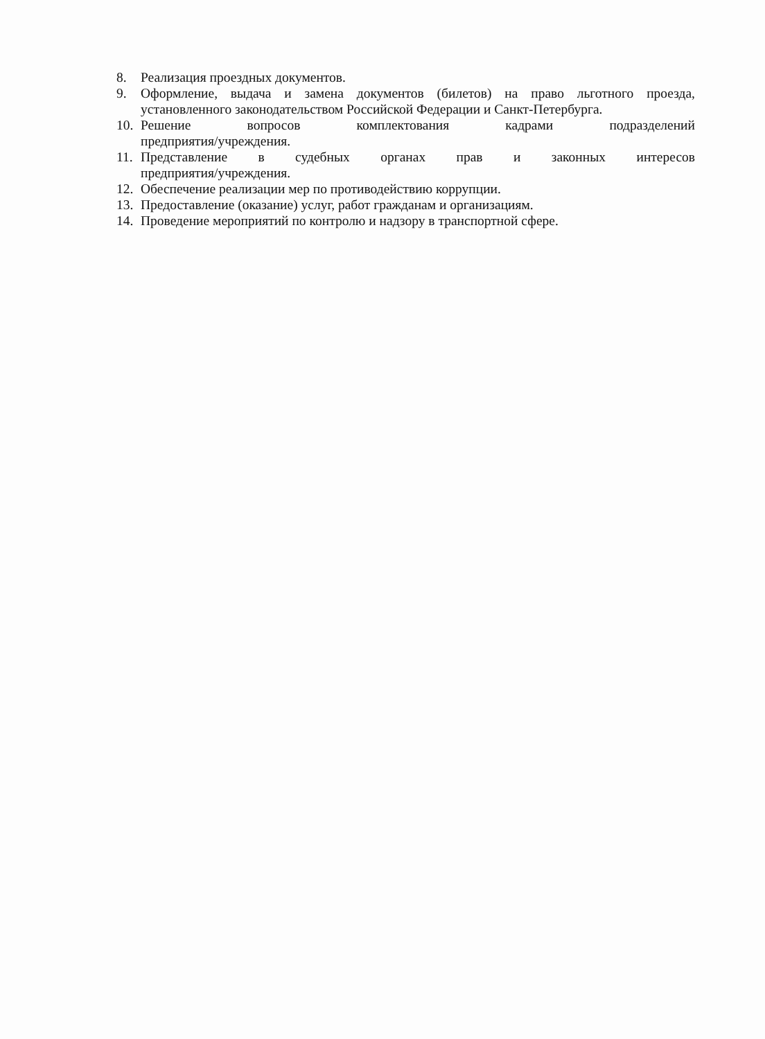8. Реализация проездных документов.
9. Оформление, выдача и замена документов (билетов) на право льготного проезда, установленного законодательством Российской Федерации и Санкт-Петербурга.
10. Решение вопросов комплектования кадрами подразделений
предприятия/учреждения.
11. Представление в судебных органах прав и законных интересов
предприятия/учреждения.
12. Обеспечение реализации мер по противодействию коррупции.
13. Предоставление (оказание) услуг, работ гражданам и организациям.
14. Проведение мероприятий по контролю и надзору в транспортной сфере.